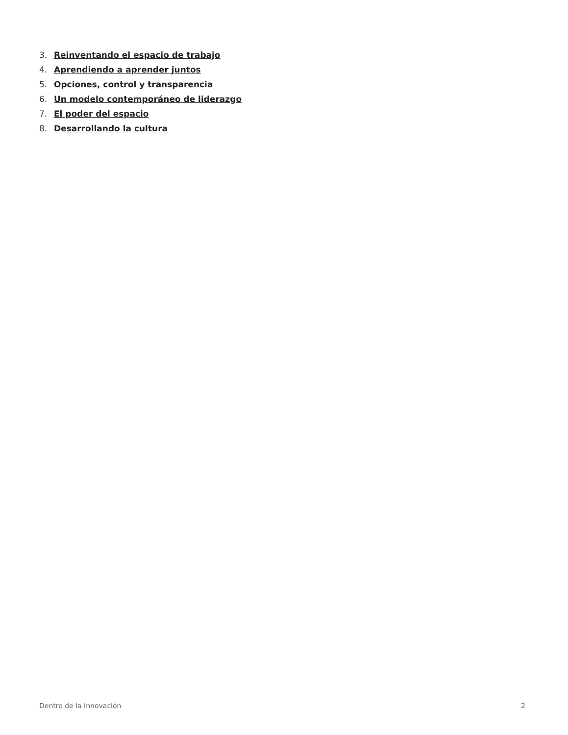3. Reinventando el espacio de trabajo
4. Aprendiendo a aprender juntos
5. Opciones, control y transparencia
6. Un modelo contemporáneo de liderazgo
7. El poder del espacio
8. Desarrollando la cultura
Dentro de la Innovación 2